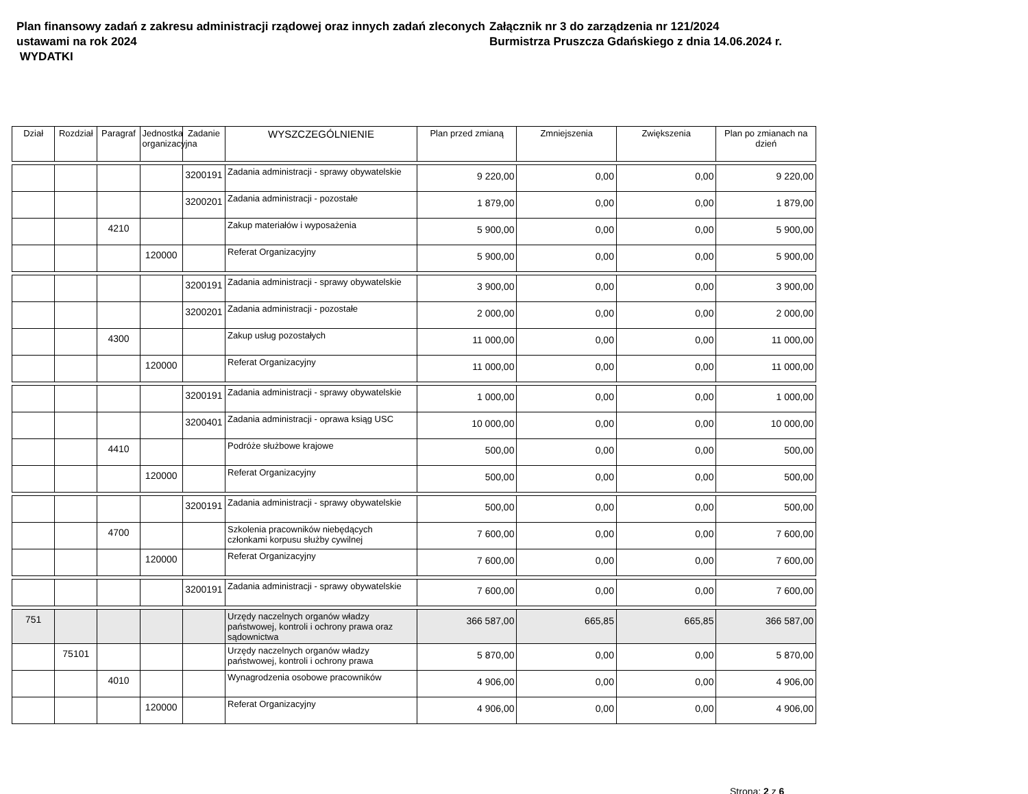Plan finansowy zadań z zakresu administracji rządowej oraz innych zadań zleconych ustawami na rok 2024
WYDATKI
Załącznik nr 3 do zarządzenia nr 121/2024
Burmistrza Pruszcza Gdańskiego z dnia 14.06.2024 r.
| Dział | Rozdział | Paragraf | Jednostka organizacyjna | Zadanie | WYSZCZEGÓLNIENIE | Plan przed zmianą | Zmniejszenia | Zwiększenia | Plan po zmianach na dzień |
| --- | --- | --- | --- | --- | --- | --- | --- | --- | --- |
| | | | | 3200191 | Zadania administracji - sprawy obywatelskie | 9 220,00 | 0,00 | 0,00 | 9 220,00 |
| | | | | 3200201 | Zadania administracji - pozostałe | 1 879,00 | 0,00 | 0,00 | 1 879,00 |
| | | 4210 | | | Zakup materiałów i wyposażenia | 5 900,00 | 0,00 | 0,00 | 5 900,00 |
| | | | 120000 | | Referat Organizacyjny | 5 900,00 | 0,00 | 0,00 | 5 900,00 |
| | | | | 3200191 | Zadania administracji - sprawy obywatelskie | 3 900,00 | 0,00 | 0,00 | 3 900,00 |
| | | | | 3200201 | Zadania administracji - pozostałe | 2 000,00 | 0,00 | 0,00 | 2 000,00 |
| | | 4300 | | | Zakup usług pozostałych | 11 000,00 | 0,00 | 0,00 | 11 000,00 |
| | | | 120000 | | Referat Organizacyjny | 11 000,00 | 0,00 | 0,00 | 11 000,00 |
| | | | | 3200191 | Zadania administracji - sprawy obywatelskie | 1 000,00 | 0,00 | 0,00 | 1 000,00 |
| | | | | 3200401 | Zadania administracji - oprawa ksiąg USC | 10 000,00 | 0,00 | 0,00 | 10 000,00 |
| | | 4410 | | | Podróże służbowe krajowe | 500,00 | 0,00 | 0,00 | 500,00 |
| | | | 120000 | | Referat Organizacyjny | 500,00 | 0,00 | 0,00 | 500,00 |
| | | | | 3200191 | Zadania administracji - sprawy obywatelskie | 500,00 | 0,00 | 0,00 | 500,00 |
| | | 4700 | | | Szkolenia pracowników niebędących członkami korpusu służby cywilnej | 7 600,00 | 0,00 | 0,00 | 7 600,00 |
| | | | 120000 | | Referat Organizacyjny | 7 600,00 | 0,00 | 0,00 | 7 600,00 |
| | | | | 3200191 | Zadania administracji - sprawy obywatelskie | 7 600,00 | 0,00 | 0,00 | 7 600,00 |
| 751 | | | | | Urzędy naczelnych organów władzy państwowej, kontroli i ochrony prawa oraz sądownictwa | 366 587,00 | 665,85 | 665,85 | 366 587,00 |
| | 75101 | | | | Urzędy naczelnych organów władzy państwowej, kontroli i ochrony prawa | 5 870,00 | 0,00 | 0,00 | 5 870,00 |
| | | 4010 | | | Wynagrodzenia osobowe pracowników | 4 906,00 | 0,00 | 0,00 | 4 906,00 |
| | | | 120000 | | Referat Organizacyjny | 4 906,00 | 0,00 | 0,00 | 4 906,00 |
Strona: 2 z 6